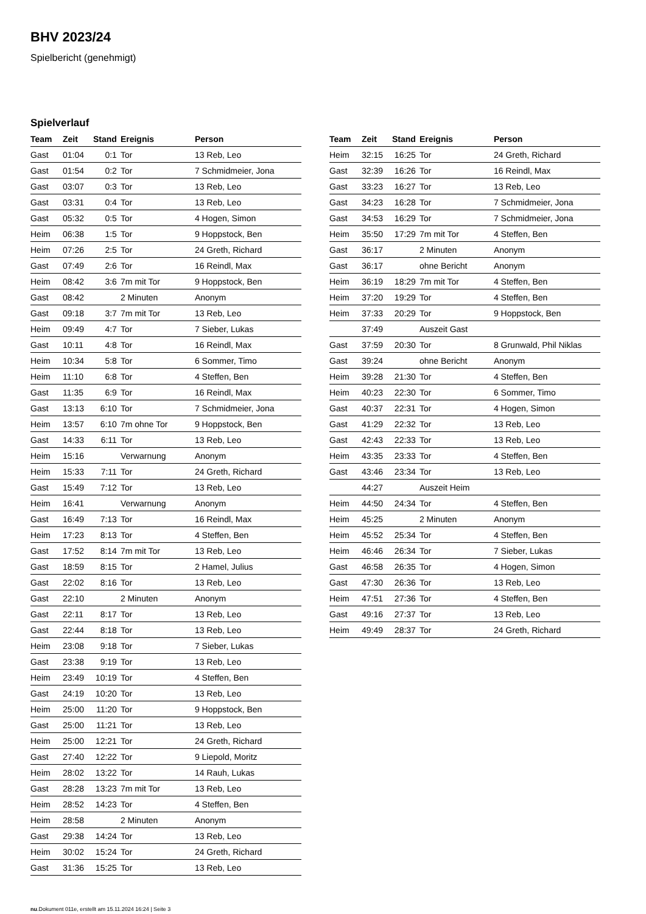BHV 2023/24
Spielbericht (genehmigt)
Spielverlauf
| Team | Zeit | Stand | Ereignis | Person |
| --- | --- | --- | --- | --- |
| Gast | 01:04 | 0:1 | Tor | 13 Reb, Leo |
| Gast | 01:54 | 0:2 | Tor | 7 Schmidmeier, Jona |
| Gast | 03:07 | 0:3 | Tor | 13 Reb, Leo |
| Gast | 03:31 | 0:4 | Tor | 13 Reb, Leo |
| Gast | 05:32 | 0:5 | Tor | 4 Hogen, Simon |
| Heim | 06:38 | 1:5 | Tor | 9 Hoppstock, Ben |
| Heim | 07:26 | 2:5 | Tor | 24 Greth, Richard |
| Gast | 07:49 | 2:6 | Tor | 16 Reindl, Max |
| Heim | 08:42 | 3:6 | 7m mit Tor | 9 Hoppstock, Ben |
| Gast | 08:42 | | 2 Minuten | Anonym |
| Gast | 09:18 | 3:7 | 7m mit Tor | 13 Reb, Leo |
| Heim | 09:49 | 4:7 | Tor | 7 Sieber, Lukas |
| Gast | 10:11 | 4:8 | Tor | 16 Reindl, Max |
| Heim | 10:34 | 5:8 | Tor | 6 Sommer, Timo |
| Heim | 11:10 | 6:8 | Tor | 4 Steffen, Ben |
| Gast | 11:35 | 6:9 | Tor | 16 Reindl, Max |
| Gast | 13:13 | 6:10 | Tor | 7 Schmidmeier, Jona |
| Heim | 13:57 | 6:10 | 7m ohne Tor | 9 Hoppstock, Ben |
| Gast | 14:33 | 6:11 | Tor | 13 Reb, Leo |
| Heim | 15:16 | | Verwarnung | Anonym |
| Heim | 15:33 | 7:11 | Tor | 24 Greth, Richard |
| Gast | 15:49 | 7:12 | Tor | 13 Reb, Leo |
| Heim | 16:41 | | Verwarnung | Anonym |
| Gast | 16:49 | 7:13 | Tor | 16 Reindl, Max |
| Heim | 17:23 | 8:13 | Tor | 4 Steffen, Ben |
| Gast | 17:52 | 8:14 | 7m mit Tor | 13 Reb, Leo |
| Gast | 18:59 | 8:15 | Tor | 2 Hamel, Julius |
| Gast | 22:02 | 8:16 | Tor | 13 Reb, Leo |
| Gast | 22:10 | | 2 Minuten | Anonym |
| Gast | 22:11 | 8:17 | Tor | 13 Reb, Leo |
| Gast | 22:44 | 8:18 | Tor | 13 Reb, Leo |
| Heim | 23:08 | 9:18 | Tor | 7 Sieber, Lukas |
| Gast | 23:38 | 9:19 | Tor | 13 Reb, Leo |
| Heim | 23:49 | 10:19 | Tor | 4 Steffen, Ben |
| Gast | 24:19 | 10:20 | Tor | 13 Reb, Leo |
| Heim | 25:00 | 11:20 | Tor | 9 Hoppstock, Ben |
| Gast | 25:00 | 11:21 | Tor | 13 Reb, Leo |
| Heim | 25:00 | 12:21 | Tor | 24 Greth, Richard |
| Gast | 27:40 | 12:22 | Tor | 9 Liepold, Moritz |
| Heim | 28:02 | 13:22 | Tor | 14 Rauh, Lukas |
| Gast | 28:28 | 13:23 | 7m mit Tor | 13 Reb, Leo |
| Heim | 28:52 | 14:23 | Tor | 4 Steffen, Ben |
| Heim | 28:58 | | 2 Minuten | Anonym |
| Gast | 29:38 | 14:24 | Tor | 13 Reb, Leo |
| Heim | 30:02 | 15:24 | Tor | 24 Greth, Richard |
| Gast | 31:36 | 15:25 | Tor | 13 Reb, Leo |
| Team | Zeit | Stand | Ereignis | Person |
| --- | --- | --- | --- | --- |
| Heim | 32:15 | 16:25 | Tor | 24 Greth, Richard |
| Gast | 32:39 | 16:26 | Tor | 16 Reindl, Max |
| Gast | 33:23 | 16:27 | Tor | 13 Reb, Leo |
| Gast | 34:23 | 16:28 | Tor | 7 Schmidmeier, Jona |
| Gast | 34:53 | 16:29 | Tor | 7 Schmidmeier, Jona |
| Heim | 35:50 | 17:29 | 7m mit Tor | 4 Steffen, Ben |
| Gast | 36:17 | | 2 Minuten | Anonym |
| Gast | 36:17 | | ohne Bericht | Anonym |
| Heim | 36:19 | 18:29 | 7m mit Tor | 4 Steffen, Ben |
| Heim | 37:20 | 19:29 | Tor | 4 Steffen, Ben |
| Heim | 37:33 | 20:29 | Tor | 9 Hoppstock, Ben |
| | 37:49 | | Auszeit Gast | |
| Gast | 37:59 | 20:30 | Tor | 8 Grunwald, Phil Niklas |
| Gast | 39:24 | | ohne Bericht | Anonym |
| Heim | 39:28 | 21:30 | Tor | 4 Steffen, Ben |
| Heim | 40:23 | 22:30 | Tor | 6 Sommer, Timo |
| Gast | 40:37 | 22:31 | Tor | 4 Hogen, Simon |
| Gast | 41:29 | 22:32 | Tor | 13 Reb, Leo |
| Gast | 42:43 | 22:33 | Tor | 13 Reb, Leo |
| Heim | 43:35 | 23:33 | Tor | 4 Steffen, Ben |
| Gast | 43:46 | 23:34 | Tor | 13 Reb, Leo |
| | 44:27 | | Auszeit Heim | |
| Heim | 44:50 | 24:34 | Tor | 4 Steffen, Ben |
| Heim | 45:25 | | 2 Minuten | Anonym |
| Heim | 45:52 | 25:34 | Tor | 4 Steffen, Ben |
| Heim | 46:46 | 26:34 | Tor | 7 Sieber, Lukas |
| Gast | 46:58 | 26:35 | Tor | 4 Hogen, Simon |
| Gast | 47:30 | 26:36 | Tor | 13 Reb, Leo |
| Heim | 47:51 | 27:36 | Tor | 4 Steffen, Ben |
| Gast | 49:16 | 27:37 | Tor | 13 Reb, Leo |
| Heim | 49:49 | 28:37 | Tor | 24 Greth, Richard |
nu.Dokument 011e, erstellt am 15.11.2024 16:24 | Seite 3